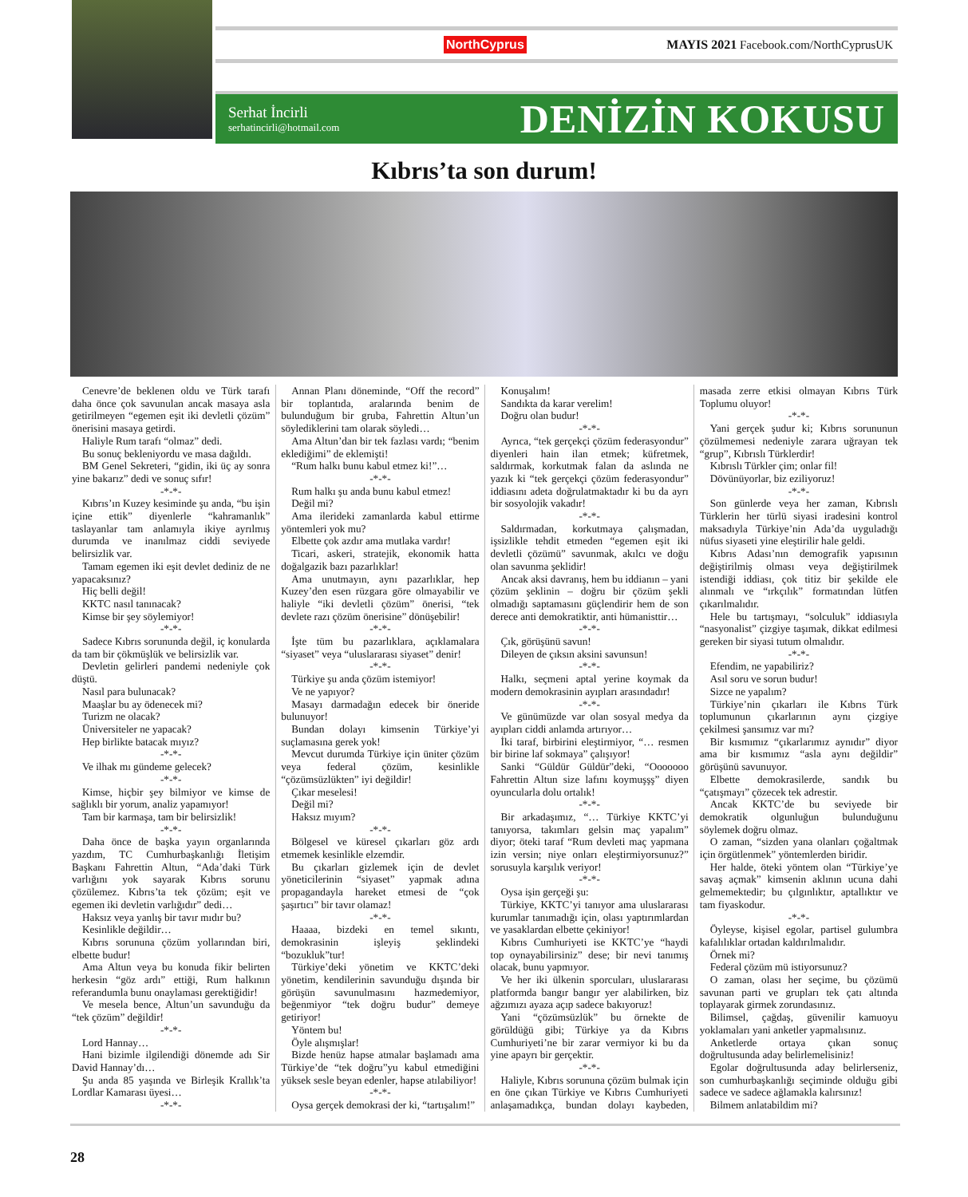NorthCyprus MAYIS 2021 Facebook.com/NorthCyprusUK
Serhat İncirli
serhatincirli@hotmail.com
DENİZİN KOKUSU
Kıbrıs’ta son durum!
Cenevre’de beklenen oldu ve Türk tarafı daha önce çok savunulan ancak masaya asla getirilmeyen “egemen eşit iki devletli çözüm” önerisini masaya getirdi.
Haliyle Rum tarafı “olmaz” dedi.
Bu sonuç bekleniyordu ve masa dağıldı.
BM Genel Sekreteri, “gidin, iki üç ay sonra yine bakarız” dedi ve sonuç sıfır!
-*-*-
Kıbrıs’ın Kuzey kesiminde şu anda, “bu işin içine ettik” diyenlerle “kahramanlık” taslayanlar tam anlamıyla ikiye ayrılmış durumda ve inanılmaz ciddi seviyede belirsizlik var.
Tamam egemen iki eşit devlet dediniz de ne yapacaksınız?
Hiç belli değil!
KKTC nasıl tanınacak?
Kimse bir şey söylemiyor!
-*-*-
Sadece Kıbrıs sorununda değil, iç konularda da tam bir çökmüşlük ve belirsizlik var.
Devletin gelirleri pandemi nedeniyle çok düştü.
Nasıl para bulunacak?
Maaşlar bu ay ödenecek mi?
Turizm ne olacak?
Üniversiteler ne yapacak?
Hep birlikte batacak mıyız?
-*-*-
Ve ilhak mı gündeme gelecek?
-*-*-
Kimse, hiçbir şey bilmiyor ve kimse de sağlıklı bir yorum, analiz yapamıyor!
Tam bir karmaşa, tam bir belirsizlik!
-*-*-
Daha önce de başka yayın organlarında yazdım, TC Cumhurbaşkanlığı İletişim Başkanı Fahrettin Altun, “Ada’daki Türk varlığını yok sayarak Kıbrıs sorunu çözülemez. Kıbrıs’ta tek çözüm; eşit ve egemen iki devletin varlığıdır” dedi…
Haksız veya yanlış bir tavır mıdır bu?
Kesinlikle değildir…
Kıbrıs sorununa çözüm yollarından biri, elbette budur!
Ama Altun veya bu konuda fikir belirten herkesin “göz ardı” ettiği, Rum halkının referandumla bunu onaylaması gerektiğidir!
Ve mesela bence, Altun’un savunduğu da “tek çözüm” değildir!
-*-*-
Lord Hannay…
Hani bizimle ilgilendiği dönemde adı Sir David Hannay’dı…
Şu anda 85 yaşında ve Birleşik Krallık’ta Lordlar Kamarası üyesi…
-*-*-
Annan Planı döneminde, “Off the record” bir toplantıda, aralarında benim de bulunduğum bir gruba, Fahrettin Altun’un söylediklerini tam olarak söyledi…
Ama Altun’dan bir tek fazlası vardı; “benim eklediğimi” de eklemişti!
“Rum halkı bunu kabul etmez ki!”…
-*-*-
Rum halkı şu anda bunu kabul etmez!
Değil mi?
Ama ilerideki zamanlarda kabul ettirme yöntemleri yok mu?
Elbette çok azdır ama mutlaka vardır!
Ticari, askeri, stratejik, ekonomik hatta doğalgazik bazı pazarlıklar!
Ama unutmayın, aynı pazarlıklar, hep Kuzey’den esen rüzgara göre olmayabilir ve haliyle “iki devletli çözüm” önerisi, “tek devlete razı çözüm önerisine” dönüşebilir!
-*-*-
İşte tüm bu pazarlıklara, açıklamalara “siyaset” veya “uluslararası siyaset” denir!
-*-*-
Türkiye şu anda çözüm istemiyor!
Ve ne yapıyor?
Masayı darmadağın edecek bir öneride bulunuyor!
Bundan dolayı kimsenin Türkiye’yi suçlamasına gerek yok!
Mevcut durumda Türkiye için üniter çözüm veya federal çözüm, kesinlikle “çözümsüzlükten” iyi değildir!
Çıkar meselesi!
Değil mi?
Haksız mıyım?
-*-*-
Bölgesel ve küresel çıkarları göz ardı etmemek kesinlikle elzemdir.
Bu çıkarları gizlemek için de devlet yöneticilerinin “siyaset” yapmak adına propagandayla hareket etmesi de “çok şaşırtıcı” bir tavır olamaz!
-*-*-
Haaaa, bizdeki en temel sıkıntı, demokrasinin işleyiş şeklindeki “bozukluk”tur!
Türkiye’deki yönetim ve KKTC’deki yönetim, kendilerinin savunduğu dışında bir görüşün savunulmasını hazmedemiyor, beğenmiyor “tek doğru budur” demeye getiriyor!
Yöntem bu!
Öyle alışmışlar!
Bizde henüz hapse atmalar başlamadı ama Türkiye’de “tek doğru”yu kabul etmediğini yüksek sesle beyan edenler, hapse atılabiliyor!
-*-*-
Oysa gerçek demokrasi der ki, “tartışalım!”
Konuşalım!
Sandıkta da karar verelim!
Doğru olan budur!
-*-*-
Ayrıca, “tek gerçekçi çözüm federasyondur” diyenleri hain ilan etmek; küfretmek, saldırmak, korkutmak falan da aslında ne yazık ki “tek gerçekçi çözüm federasyondur” iddiasını adeta doğrulatmaktadır ki bu da ayrı bir sosyolojik vakadır!
-*-*-
Saldırmadan, korkutmaya çalışmadan, işsizlikle tehdit etmeden “egemen eşit iki devletli çözümü” savunmak, akılcı ve doğu olan savunma şeklidir!
Ancak aksi davranış, hem bu iddianın – yani çözüm şeklinin – doğru bir çözüm şekli olmadığı saptamasını güçlendirir hem de son derece anti demokratiktir, anti hümanisttir…
-*-*-
Çık, görüşünü savun!
Dileyen de çıksın aksini savunsun!
-*-*-
Halkı, seçmeni aptal yerine koymak da modern demokrasinin ayıpları arasındadır!
-*-*-
Ve günümüzde var olan sosyal medya da ayıpları ciddi anlamda artırıyor…
İki taraf, birbirini eleştirmiyor, “… resmen bir birine laf sokmaya” çalışıyor!
Sanki “Güldür Güldür”deki, “Ooooooo Fahrettin Altun size lafını koymuşşş” diyen oyuncularla dolu ortalık!
-*-*-
Bir arkadaşımız, “… Türkiye KKTC’yi tanıyorsa, takımları gelsin maç yapalım” diyor; öteki taraf “Rum devleti maç yapmana izin versin; niye onları eleştirmiyorsunuz?” sorusuyla karşılık veriyor!
-*-*-
Oysa işin gerçeği şu:
Türkiye, KKTC’yi tanıyor ama uluslararası kurumlar tanımadığı için, olası yaptırımlardan ve yasaklardan elbette çekiniyor!
Kıbrıs Cumhuriyeti ise KKTC’ye “haydi top oynayabilirsiniz” dese; bir nevi tanımış olacak, bunu yapmıyor.
Ve her iki ülkenin sporcuları, uluslararası platformda bangır bangır yer alabilirken, biz ağzımızı ayaza açıp sadece bakıyoruz!
Yani “çözümsüzlük” bu örnekte de görüldüğü gibi; Türkiye ya da Kıbrıs Cumhuriyeti’ne bir zarar vermiyor ki bu da yine apayrı bir gerçektir.
-*-*-
Haliyle, Kıbrıs sorununa çözüm bulmak için en öne çıkan Türkiye ve Kıbrıs Cumhuriyeti anlaşamadıkça, bundan dolayı kaybeden, masada zerre etkisi olmayan Kıbrıs Türk Toplumu oluyor!
-*-*-
Yani gerçek şudur ki; Kıbrıs sorununun çözülmemesi nedeniyle zarara uğrayan tek “grup”, Kıbrıslı Türklerdir!
Kıbrıslı Türkler çim; onlar fil!
Dövünüyorlar, biz eziliyoruz!
-*-*-
Son günlerde veya her zaman, Kıbrıslı Türklerin her türlü siyasi iradesini kontrol maksadıyla Türkiye’nin Ada’da uyguladığı nüfus siyaseti yine eleştirilir hale geldi.
Kıbrıs Adası’nın demografik yapısının değiştirilmiş olması veya değiştirilmek istendiği iddiası, çok titiz bir şekilde ele alınmalı ve “ırkçılık” formatından lütfen çıkarılmalıdır.
Hele bu tartışmayı, “solculuk” iddiasıyla “nasyonalist” çizgiye taşımak, dikkat edilmesi gereken bir siyasi tutum olmalıdır.
-*-*-
Efendim, ne yapabiliriz?
Asıl soru ve sorun budur!
Sizce ne yapalım?
Türkiye’nin çıkarları ile Kıbrıs Türk toplumunun çıkarlarının aynı çizgiye çekilmesi şansımız var mı?
Bir kısmımız “çıkarlarımız aynıdır” diyor ama bir kısmımız “asla aynı değildir” görüşünü savunuyor.
Elbette demokrasilerde, sandık bu “çatışmayı” çözecek tek adrestir.
Ancak KKTC’de bu seviyede bir demokratik olgunluğun bulunduğunu söylemek doğru olmaz.
O zaman, “sizden yana olanları çoğaltmak için örgütlenmek” yöntemlerden biridir.
Her halde, öteki yöntem olan “Türkiye’ye savaş açmak” kimsenin aklının ucuna dahi gelmemektedir; bu çılgınlıktır, aptallıktır ve tam fiyaskodur.
-*-*-
Öyleyse, kişisel egolar, partisel gulumbra kafalılıklar ortadan kaldırılmalıdır.
Örnek mi?
Federal çözüm mü istiyorsunuz?
O zaman, olası her seçime, bu çözümü savunan parti ve grupları tek çatı altında toplayarak girmek zorundasınız.
Bilimsel, çağdaş, güvenilir kamuoyu yoklamaları yani anketler yapmalısınız.
Anketlerde ortaya çıkan sonuç doğrultusunda aday belirlemelisiniz!
Egolar doğrultusunda aday belirlerseniz, son cumhurbaşkanlığı seçiminde olduğu gibi sadece ve sadece ağlamakla kalırsınız!
Bilmem anlatabildim mi?
28